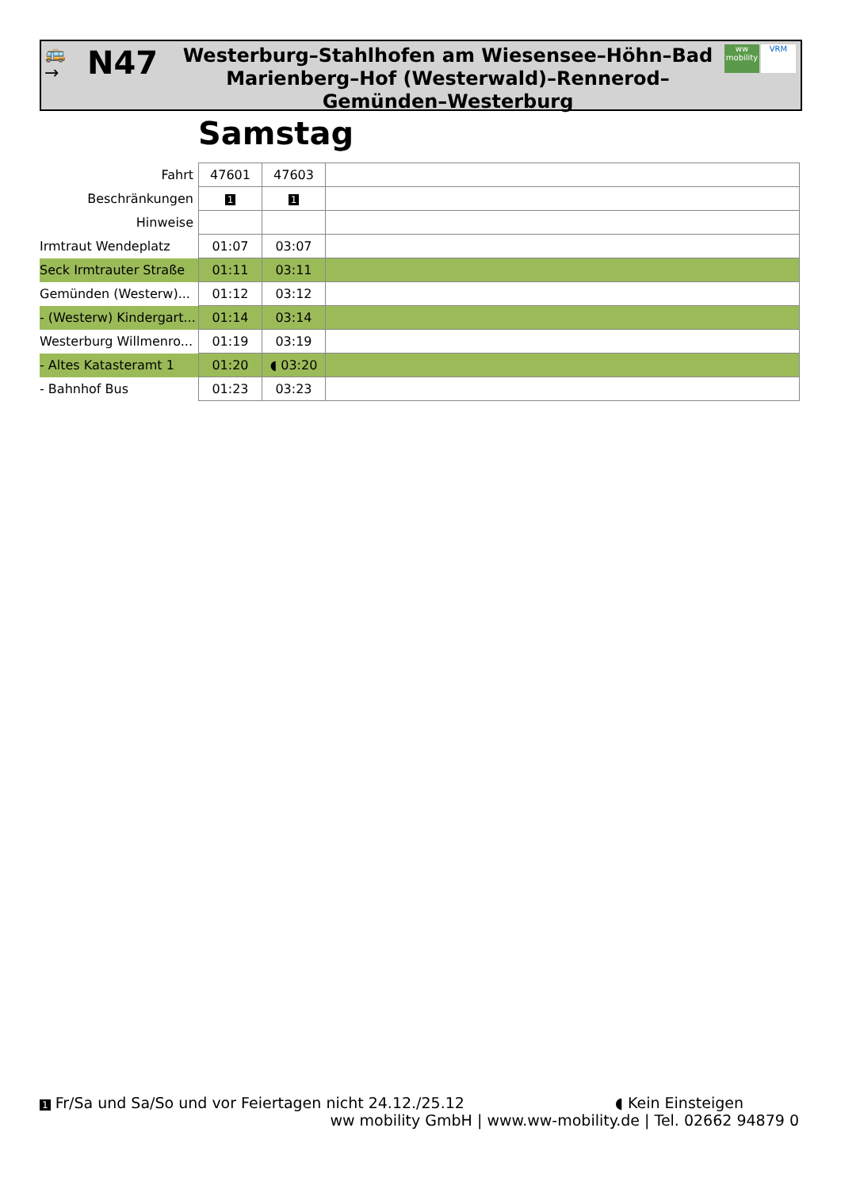🚌
→
N47
Westerburg–Stahlhofen am Wiesensee–Höhn–Bad Marienberg–Hof (Westerwald)–Rennerod–Gemünden–Westerburg
ww mobility
VRM
Samstag
| Fahrt | 47601 | 47603 | |
| Beschränkungen | 1 | 1 | |
| Hinweise | | | |
| Irmtraut Wendeplatz | 01:07 | 03:07 | |
| Seck Irmtrauter Straße | 01:11 | 03:11 | |
| Gemünden (Westerw)... | 01:12 | 03:12 | |
| - (Westerw) Kindergart... | 01:14 | 03:14 | |
| Westerburg Willmenro... | 01:19 | 03:19 | |
| - Altes Katasteramt 1 | 01:20 | ◖ 03:20 | |
| - Bahnhof Bus | 01:23 | 03:23 | |
1 Fr/Sa und Sa/So und vor Feiertagen nicht 24.12./25.12 ◖ Kein Einsteigen
ww mobility GmbH | www.ww-mobility.de | Tel. 02662 94879 0